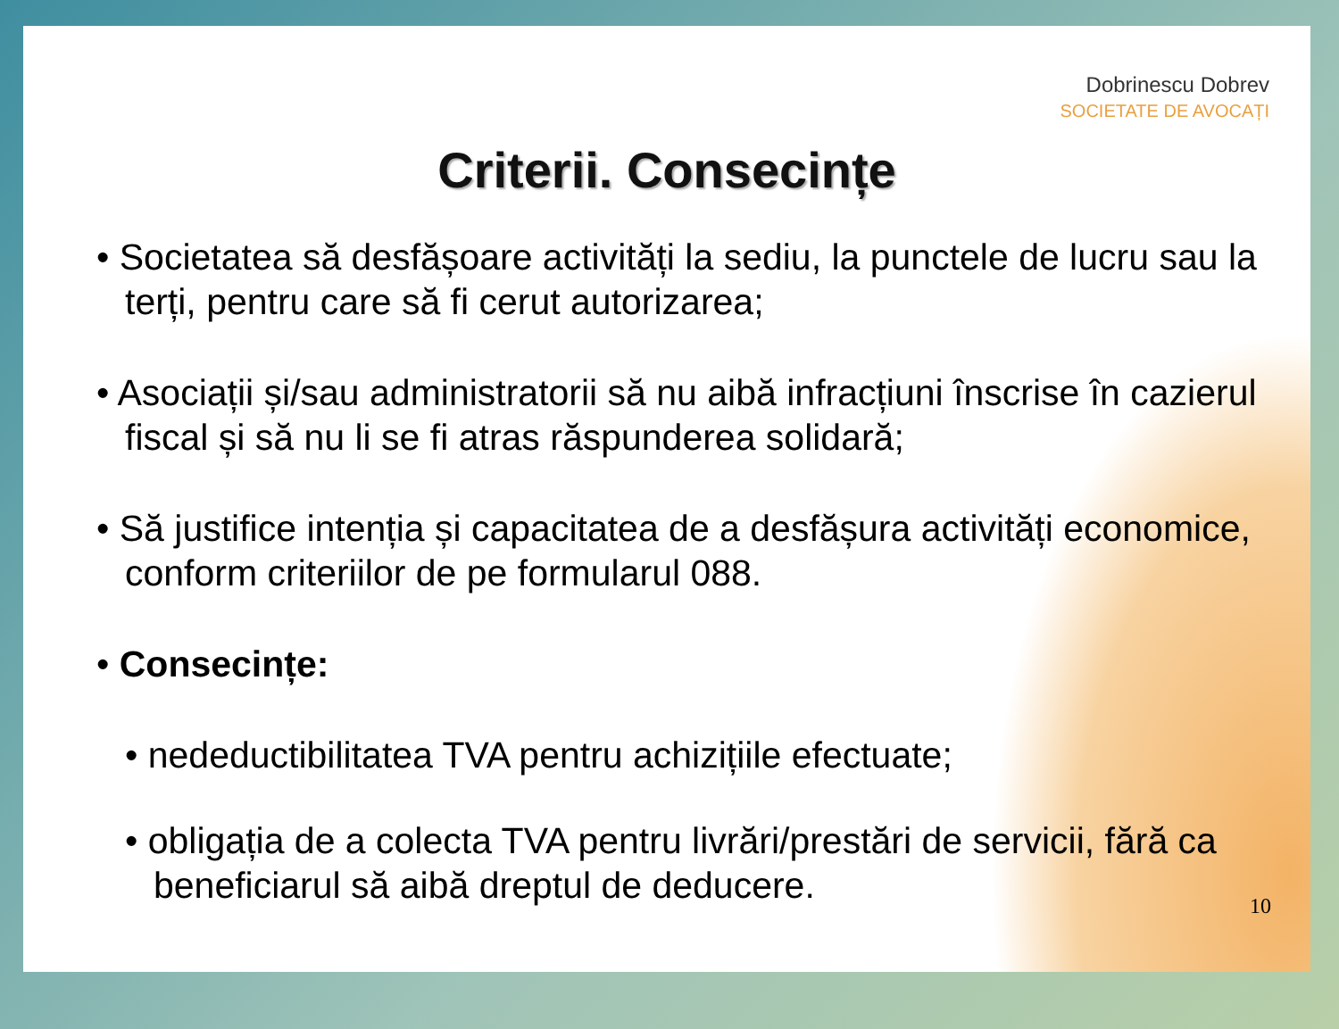Dobrinescu Dobrev
SOCIETATE DE AVOCAȚI
Criterii. Consecințe
• Societatea să desfășoare activități la sediu, la punctele de lucru sau la terți, pentru care să fi cerut autorizarea;
• Asociații și/sau administratorii să nu aibă infracțiuni înscrise în cazierul fiscal și să nu li se fi atras răspunderea solidară;
• Să justifice intenția și capacitatea de a desfășura activități economice, conform criteriilor de pe formularul 088.
• Consecințe:
• nedeductibilitatea TVA pentru achizițiile efectuate;
• obligația de a colecta TVA pentru livrări/prestări de servicii, fără ca beneficiarul să aibă dreptul de deducere.
10